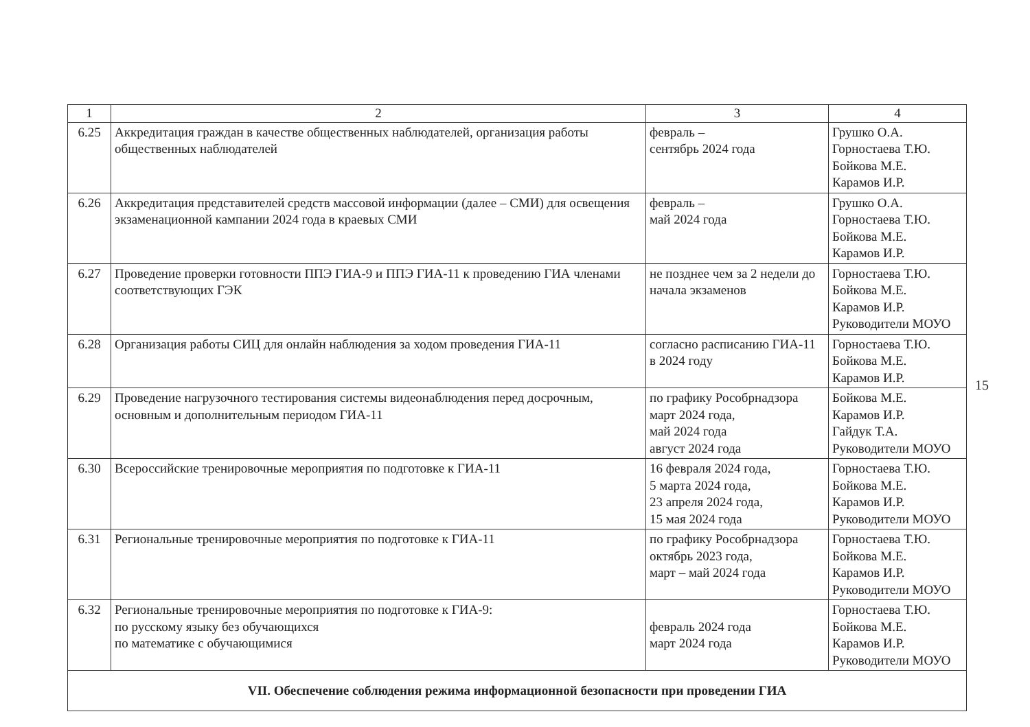| 1 | 2 | 3 | 4 |
| --- | --- | --- | --- |
| 6.25 | Аккредитация граждан в качестве общественных наблюдателей, организация работы общественных наблюдателей | февраль – сентябрь 2024 года | Грушко О.А. Горностаева Т.Ю. Бойкова М.Е. Карамов И.Р. |
| 6.26 | Аккредитация представителей средств массовой информации (далее – СМИ) для освещения экзаменационной кампании 2024 года в краевых СМИ | февраль – май 2024 года | Грушко О.А. Горностаева Т.Ю. Бойкова М.Е. Карамов И.Р. |
| 6.27 | Проведение проверки готовности ППЭ ГИА-9 и ППЭ ГИА-11 к проведению ГИА членами соответствующих ГЭК | не позднее чем за 2 недели до начала экзаменов | Горностаева Т.Ю. Бойкова М.Е. Карамов И.Р. Руководители МОУО |
| 6.28 | Организация работы СИЦ для онлайн наблюдения за ходом проведения ГИА-11 | согласно расписанию ГИА-11 в 2024 году | Горностаева Т.Ю. Бойкова М.Е. Карамов И.Р. |
| 6.29 | Проведение нагрузочного тестирования системы видеонаблюдения перед досрочным, основным и дополнительным периодом ГИА-11 | по графику Рособрнадзора март 2024 года, май 2024 года август 2024 года | Бойкова М.Е. Карамов И.Р. Гайдук Т.А. Руководители МОУО |
| 6.30 | Всероссийские тренировочные мероприятия по подготовке к ГИА-11 | 16 февраля 2024 года, 5 марта 2024 года, 23 апреля 2024 года, 15 мая 2024 года | Горностаева Т.Ю. Бойкова М.Е. Карамов И.Р. Руководители МОУО |
| 6.31 | Региональные тренировочные мероприятия по подготовке к ГИА-11 | по графику Рособрнадзора октябрь 2023 года, март – май 2024 года | Горностаева Т.Ю. Бойкова М.Е. Карамов И.Р. Руководители МОУО |
| 6.32 | Региональные тренировочные мероприятия по подготовке к ГИА-9: по русскому языку без обучающихся по математике с обучающимися | февраль 2024 года март 2024 года | Горностаева Т.Ю. Бойкова М.Е. Карамов И.Р. Руководители МОУО |
| VII. Обеспечение соблюдения режима информационной безопасности при проведении ГИА | | | |
15